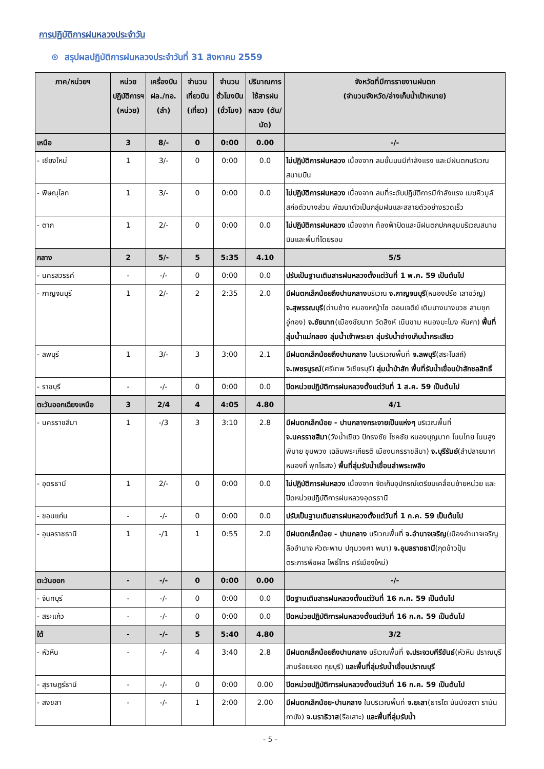การปฏิบัติการฝนหลวงประจำวัน
⊙ สรุปผลปฏิบัติการฝนหลวงประจำวันที่ 31 สิงหาคม 2559
| ภาค/หน่วยฯ | หน่วยปฏิบัติการฯ (หน่วย) | เครื่องบิน ฝล./ทอ. (ลำ) | จำนวนเที่ยวบิน (เที่ยว) | จำนวนชั่วโมงบิน (ชั่วโมง) | ปริมาณการใช้สารฝนหลวง (ตัน/นัด) | จังหวัดที่มีการรายงานฝนตก (จำนวนจังหวัด/อ่างเก็บน้ำเป้าหมาย) |
| --- | --- | --- | --- | --- | --- | --- |
| เหนือ | 3 | 8/- | 0 | 0:00 | 0.00 | -/- |
| - เชียงใหม่ | 1 | 3/- | 0 | 0:00 | 0.0 | ไม่ปฏิบัติการฝนหลวง เนื่องจาก ลมชั้นบนมีกำลังแรง และมีฝนตกบริเวณสนามบิน |
| - พิษณุโลก | 1 | 3/- | 0 | 0:00 | 0.0 | ไม่ปฏิบัติการฝนหลวง เนื่องจาก ลมที่ระดับปฏิบัติการมีกำลังแรง เมฆคิวมูลัสก่อตัวบางส่วน พัฒนาตัวเป็นกลุ่มฝนและสลายตัวอย่างรวดเร็ว |
| - ตาก | 1 | 2/- | 0 | 0:00 | 0.0 | ไม่ปฏิบัติการฝนหลวง เนื่องจาก ท้องฟ้าปิดและมีฝนตกปกคลุมบริเวณสนามบินและพื้นที่โดยรอบ |
| กลาง | 2 | 5/- | 5 | 5:35 | 4.10 | 5/5 |
| - นครสวรรค์ | - | -/- | 0 | 0:00 | 0.0 | ปรับเป็นฐานเติมสารฝนหลวงตั้งแต่วันที่ 1 พ.ค. 59 เป็นต้นไป |
| - กาญจนบุรี | 1 | 2/- | 2 | 2:35 | 2.0 | มีฝนตกเล็กน้อยถึงปานกลาง บริเวณ จ.กาญจนบุรี (หนองปรือ เลาขวัญ) จ.สุพรรณบุรี (ด่านช้าง หนองหญ้าไซ ดอนเจดีย์ เดิมบางนางบวช สามชุก อู่ทอง) จ.ชัยนาท (เมืองชัยนาท วัดสิงห์ เนินขาม หนองมะโมง หันคา) พื้นที่ลุ่มน้ำแม่กลอง ลุ่มน้ำเจ้าพระยา ลุ่มรับน้ำอ่างเก็บน้ำกระเสียว |
| - ลพบุรี | 1 | 3/- | 3 | 3:00 | 2.1 | มีฝนตกเล็กน้อยถึงปานกลาง ในบริเวณพื้นที่ จ.ลพบุรี (สระโบสถ์) จ.เพชรบูรณ์ (ศรีเทพ วิเชียรบุรี) ลุ่มน้ำป่าสัก พื้นที่รับน้ำเขื่อนป่าสักชลสิทธิ์ |
| - ราชบุรี | - | -/- | 0 | 0:00 | 0.0 | ปิดหน่วยปฏิบัติการฝนหลวงตั้งแต่วันที่ 1 ส.ค. 59 เป็นต้นไป |
| ตะวันออกเฉียงเหนือ | 3 | 2/4 | 4 | 4:05 | 4.80 | 4/1 |
| - นครราชสีมา | 1 | -/3 | 3 | 3:10 | 2.8 | มีฝนตกเล็กน้อย - ปานกลางกระจายเป็นแห่งๆ บริเวณพื้นที่ จ.นครราชสีมา (วังน้ำเขียว ปักธงชัย โชคชัย หนองบุญมาก โนนไทย โนนสูง พิมาย ชุมพวง เฉลิมพระเกียรติ เมืองนครราชสีมา) จ.บุรีรัมย์ (ลำปลายมาศ หนองกี่ พุทไธสง) พื้นที่ลุ่มรับน้ำเขื่อนลำพระเพลิง |
| - อุดรธานี | 1 | 2/- | 0 | 0:00 | 0.0 | ไม่ปฏิบัติการฝนหลวง เนื่องจาก จัดเก็บอุปกรณ์เตรียมเคลื่อนย้ายหน่วย และปิดหน่วยปฏิบัติการฝนหลวงอุดรธานี |
| - ขอนแก่น | - | -/- | 0 | 0:00 | 0.0 | ปรับเป็นฐานเติมสารฝนหลวงตั้งแต่วันที่ 1 ก.ค. 59 เป็นต้นไป |
| - อุบลราชธานี | 1 | -/1 | 1 | 0:55 | 2.0 | มีฝนตกเล็กน้อย - ปานกลาง บริเวณพื้นที่ จ.อำนาจเจริญ (เมืองอำนาจเจริญ ลืออำนาจ หัวตะพาน ปทุมวงศา พนา) จ.อุบลราชธานี (กุดข้าวปุ้น ตระการพืชผล โพธิ์ไทร ศรีเมืองใหม่) |
| ตะวันออก | - | -/- | 0 | 0:00 | 0.00 | -/- |
| - จันทบุรี | - | -/- | 0 | 0:00 | 0.0 | ปิดฐานเติมสารฝนหลวงตั้งแต่วันที่ 16 ก.ค. 59 เป็นต้นไป |
| - สระแก้ว | - | -/- | 0 | 0:00 | 0.0 | ปิดหน่วยปฏิบัติการฝนหลวงตั้งแต่วันที่ 16 ก.ค. 59 เป็นต้นไป |
| ใต้ | - | -/- | 5 | 5:40 | 4.80 | 3/2 |
| - หัวหิน | - | -/- | 4 | 3:40 | 2.8 | มีฝนตกเล็กน้อยถึงปานกลาง บริเวณพื้นที่ จ.ประจวบคีรีขันธ์ (หัวหิน ปราณบุรี สามร้อยยอด กุยบุรี) และพื้นที่ลุ่มรับน้ำเขื่อนปราณบุรี |
| - สุราษฎร์ธานี | - | -/- | 0 | 0:00 | 0.00 | ปิดหน่วยปฏิบัติการฝนหลวงตั้งแต่วันที่ 16 ก.ค. 59 เป็นต้นไป |
| - สงขลา | - | -/- | 1 | 2:00 | 2.00 | มีฝนตกเล็กน้อย-ปานกลาง ในบริเวณพื้นที่ จ.ยะลา (ธารโต บันนังสตา รามัน กาบัง) จ.นราธิวาส (รือเสาะ) และพื้นที่ลุ่มรับน้ำ |
- 5 -